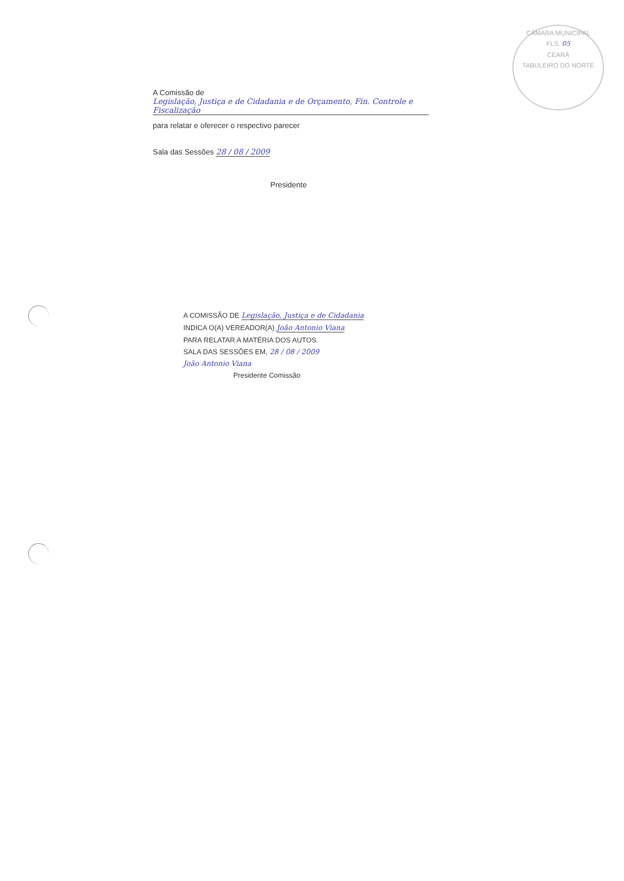CÂMARA MUNICIPAL
FLS. 05
CEARÁ
TABULEIRO DO NORTE
A Comissão de Legislação, Justiça e de Cidadania e de Orçamento, Fin. Controle e Fiscalização
para relatar e oferecer o respectivo parecer
Sala das Sessões 28 / 08 / 2009
Presidente
A COMISSÃO DE Legislação, Justiça e de Cidadania
INDICA O(A) VEREADOR(A) João Antonio Viana
PARA RELATAR A MATÉRIA DOS AUTOS.
SALA DAS SESSÕES EM, 28 / 08 / 2009
João Antonio Viana
Presidente Comissão